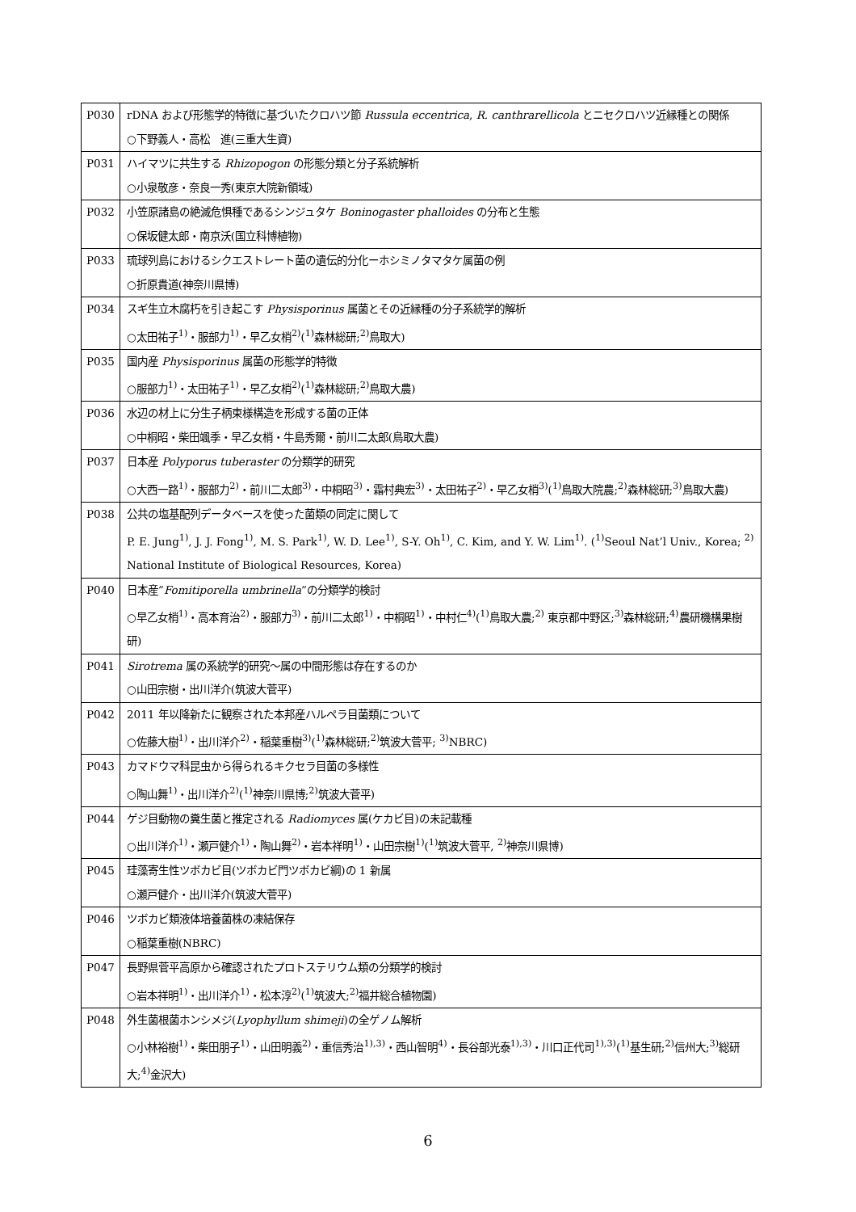| P030 | rDNA および形態学的特徴に基づいたクロハツ節 Russula eccentrica , R. canthrarellicola とニセクロハツ近縁種との関係 ○下野義人・高松 進(三重大生資) |
| P031 | ハイマツに共生する Rhizopogon の形態分類と分子系統解析 ○小泉敬彦・奈良一秀(東京大院新領域) |
| P032 | 小笠原諸島の絶滅危惧種であるシンジュタケ Boninogaster phalloides の分布と生態 ○保坂健太郎・南京沃(国立科博植物) |
| P033 | 琉球列島におけるシクエストレート菌の遺伝的分化ーホシミノタマタケ属菌の例 ○折原貴道(神奈川県博) |
| P034 | スギ生立木腐朽を引き起こす Physisporinus 属菌とその近縁種の分子系統学的解析 ○太田祐子<sup>1)</sup>・服部力<sup>1)</sup>・早乙女梢<sup>2)</sup>(<sup>1)</sup>森林総研;<sup>2)</sup>鳥取大) |
| P035 | 国内産 Physisporinus 属菌の形態学的特徴 ○服部力<sup>1)</sup>・太田祐子<sup>1)</sup>・早乙女梢<sup>2)</sup>(<sup>1)</sup>森林総研;<sup>2)</sup>鳥取大農) |
| P036 | 水辺の材上に分生子柄束様構造を形成する菌の正体 ○中桐昭・柴田颯季・早乙女梢・牛島秀爾・前川二太郎(鳥取大農) |
| P037 | 日本産 Polyporus tuberaster の分類学的研究 ○大西一路<sup>1)</sup>・服部力<sup>2)</sup>・前川二太郎<sup>3)</sup>・中桐昭<sup>3)</sup>・霜村典宏<sup>3)</sup>・太田祐子<sup>2)</sup>・早乙女梢<sup>3)</sup>(<sup>1)</sup>鳥取大院農;<sup>2)</sup>森林総研;<sup>3)</sup>鳥取大農) |
| P038 | 公共の塩基配列データベースを使った菌類の同定に関して P. E. Jung<sup>1)</sup>, J. J. Fong<sup>1)</sup>, M. S. Park<sup>1)</sup>, W. D. Lee<sup>1)</sup>, S-Y. Oh<sup>1)</sup>, C. Kim, and Y. W. Lim<sup>1)</sup>. (<sup>1)</sup>Seoul Nat’l Univ., Korea; <sup>2)</sup> National Institute of Biological Resources, Korea) |
| P040 | 日本産” Fomitiporella umbrinella ”の分類学的検討 ○早乙女梢<sup>1)</sup>・高本育治<sup>2)</sup>・服部力<sup>3)</sup>・前川二太郎<sup>1)</sup>・中桐昭<sup>1)</sup>・中村仁<sup>4)</sup>(<sup>1)</sup>鳥取大農;<sup>2)</sup> 東京都中野区;<sup>3)</sup>森林総研;<sup>4)</sup>農研機構果樹研) |
| P041 | Sirotrema 属の系統学的研究～属の中間形態は存在するのか ○山田宗樹・出川洋介(筑波大菅平) |
| P042 | 2011 年以降新たに観察された本邦産ハルペラ目菌類について ○佐藤大樹<sup>1)</sup>・出川洋介<sup>2)</sup>・稲葉重樹<sup>3)</sup>(<sup>1)</sup>森林総研;<sup>2)</sup>筑波大菅平; <sup>3)</sup>NBRC) |
| P043 | カマドウマ科昆虫から得られるキクセラ目菌の多様性 ○陶山舞<sup>1)</sup>・出川洋介<sup>2)</sup>(<sup>1)</sup>神奈川県博;<sup>2)</sup>筑波大菅平) |
| P044 | ゲジ目動物の糞生菌と推定される Radiomyces 属(ケカビ目)の未記載種 ○出川洋介<sup>1)</sup>・瀬戸健介<sup>1)</sup>・陶山舞<sup>2)</sup>・岩本祥明<sup>1)</sup>・山田宗樹<sup>1)</sup>(<sup>1)</sup>筑波大菅平, <sup>2)</sup>神奈川県博) |
| P045 | 珪藻寄生性ツボカビ目(ツボカビ門ツボカビ綱)の 1 新属 ○瀬戸健介・出川洋介(筑波大菅平) |
| P046 | ツボカビ類液体培養菌株の凍結保存 ○稲葉重樹(NBRC) |
| P047 | 長野県菅平高原から確認されたプロトステリウム類の分類学的検討 ○岩本祥明<sup>1)</sup>・出川洋介<sup>1)</sup>・松本淳<sup>2)</sup>(<sup>1)</sup>筑波大;<sup>2)</sup>福井総合植物園) |
| P048 | 外生菌根菌ホンシメジ( Lyophyllum shimeji )の全ゲノム解析 ○小林裕樹<sup>1)</sup>・柴田朋子<sup>1)</sup>・山田明義<sup>2)</sup>・重信秀治<sup>1),3)</sup>・西山智明<sup>4)</sup>・長谷部光泰<sup>1),3)</sup>・川口正代司<sup>1),3)</sup>(<sup>1)</sup>基生研;<sup>2)</sup>信州大;<sup>3)</sup>総研大;<sup>4)</sup>金沢大) |
6